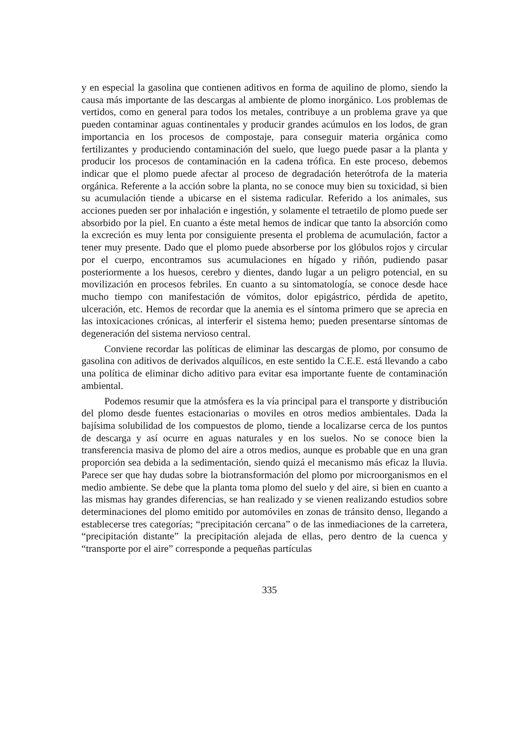y en especial la gasolina que contienen aditivos en forma de aquilino de plomo, siendo la causa más importante de las descargas al ambiente de plomo inorgánico. Los problemas de vertidos, como en general para todos los metales, contribuye a un problema grave ya que pueden contaminar aguas continentales y producir grandes acúmulos en los lodos, de gran importancia en los procesos de compostaje, para conseguir materia orgánica como fertilizantes y produciendo contaminación del suelo, que luego puede pasar a la planta y producir los procesos de contaminación en la cadena trófica. En este proceso, debemos indicar que el plomo puede afectar al proceso de degradación heterótrofa de la materia orgánica. Referente a la acción sobre la planta, no se conoce muy bien su toxicidad, si bien su acumulación tiende a ubicarse en el sistema radicular. Referido a los animales, sus acciones pueden ser por inhalación e ingestión, y solamente el tetraetilo de plomo puede ser absorbido por la piel. En cuanto a éste metal hemos de indicar que tanto la absorción como la excreción es muy lenta por consiguiente presenta el problema de acumulación, factor a tener muy presente. Dado que el plomo puede absorberse por los glóbulos rojos y circular por el cuerpo, encontramos sus acumulaciones en hígado y riñón, pudiendo pasar posteriormente a los huesos, cerebro y dientes, dando lugar a un peligro potencial, en su movilización en procesos febriles. En cuanto a su sintomatología, se conoce desde hace mucho tiempo con manifestación de vómitos, dolor epigástrico, pérdida de apetito, ulceración, etc. Hemos de recordar que la anemia es el síntoma primero que se aprecia en las intoxicaciones crónicas, al interferir el sistema hemo; pueden presentarse síntomas de degeneración del sistema nervioso central.
Conviene recordar las políticas de eliminar las descargas de plomo, por consumo de gasolina con aditivos de derivados alquílicos, en este sentido la C.E.E. está llevando a cabo una política de eliminar dicho aditivo para evitar esa importante fuente de contaminación ambiental.
Podemos resumir que la atmósfera es la vía principal para el transporte y distribución del plomo desde fuentes estacionarias o moviles en otros medios ambientales. Dada la bajísima solubilidad de los compuestos de plomo, tiende a localizarse cerca de los puntos de descarga y así ocurre en aguas naturales y en los suelos. No se conoce bien la transferencia masiva de plomo del aire a otros medios, aunque es probable que en una gran proporción sea debida a la sedimentación, siendo quizá el mecanismo más eficaz la lluvia. Parece ser que hay dudas sobre la biotransformación del plomo por microorganismos en el medio ambiente. Se debe que la planta toma plomo del suelo y del aire, si bien en cuanto a las mismas hay grandes diferencias, se han realizado y se vienen realizando estudios sobre determinaciones del plomo emitido por automóviles en zonas de tránsito denso, llegando a establecerse tres categorías; “precipitación cercana” o de las inmediaciones de la carretera, “precipitación distante” la precipitación alejada de ellas, pero dentro de la cuenca y “transporte por el aire” corresponde a pequeñas partículas
335